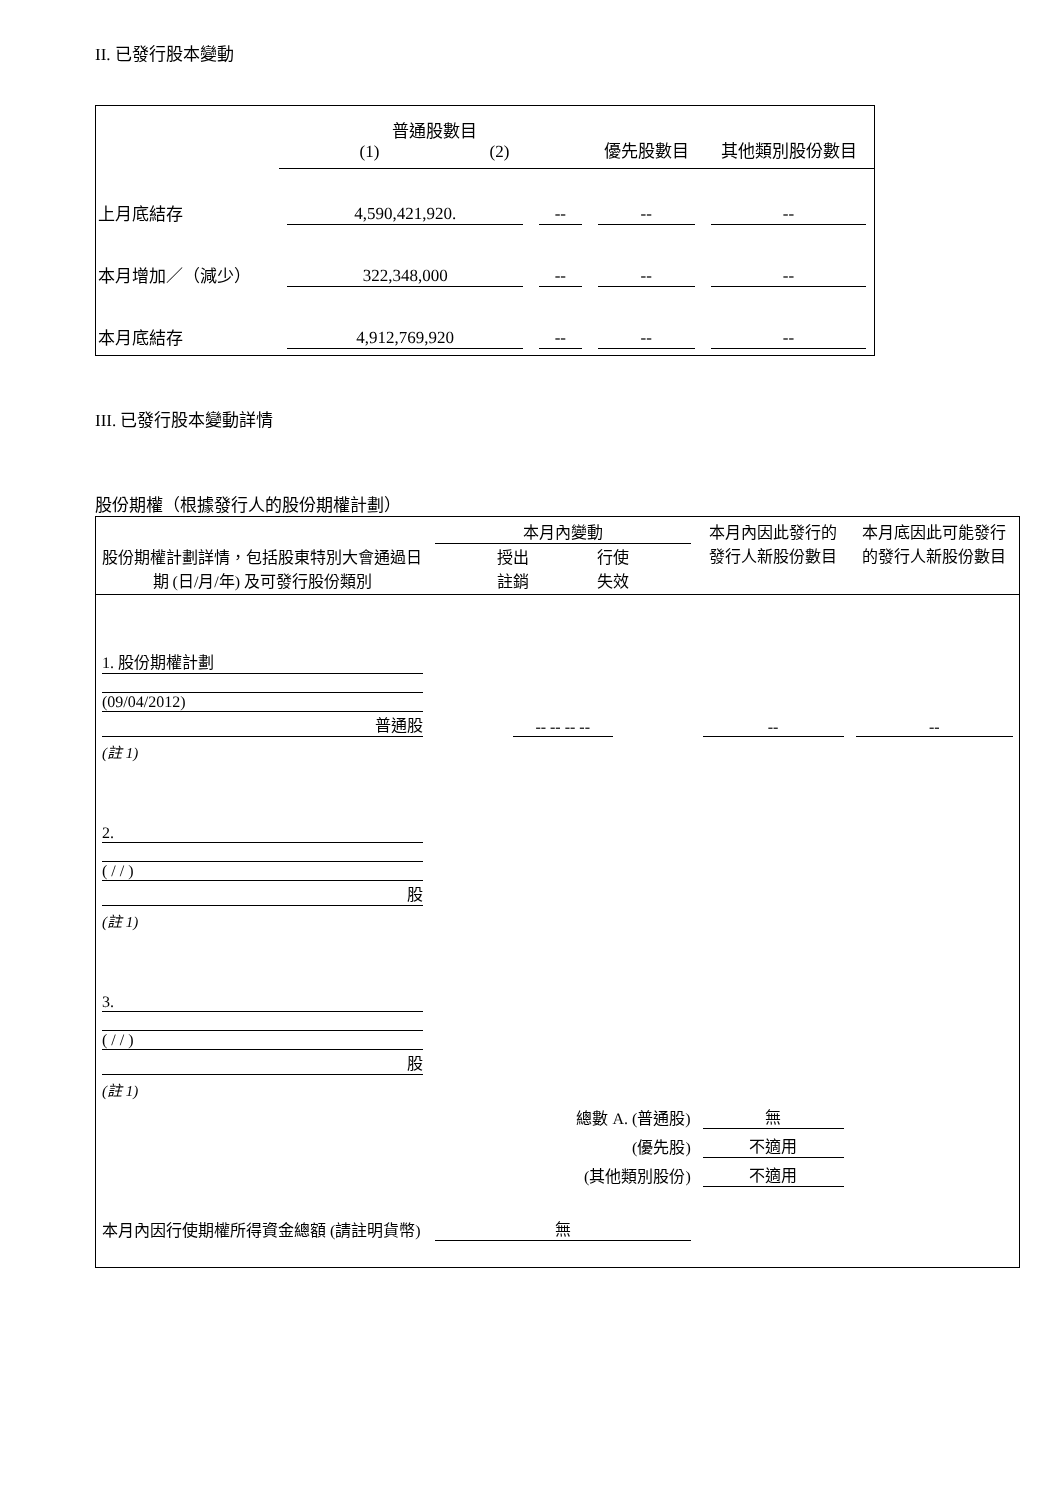II. 已發行股本變動
| | 普通股數目 (1) (2) | | 優先股數目 | 其他類別股份數目 |
| 上月底結存 | 4,590,421,920. | -- | -- | -- |
| 本月增加／（減少） | 322,348,000 | -- | -- | -- |
| 本月底結存 | 4,912,769,920 | -- | -- | -- |
III. 已發行股本變動詳情
股份期權（根據發行人的股份期權計劃）
| 股份期權計劃詳情，包括股東特別大會通過日期 (日/月/年) 及可發行股份類別 | 本月內變動 授出 行使 註銷 失效 | | 本月內因此發行的發行人新股份數目 | 本月底因此可能發行的發行人新股份數目 |
| 1. 股份期權計劃 (09/04/2012) 普通股 | -- -- -- -- | | -- | -- |
| (註 1) | | | | |
| 2. ( / / ) 股 | | | | |
| (註 1) | | | | |
| 3. ( / / ) 股 | | | | |
| (註 1) | | | | |
| 總數 A. (普通股) | | | 無 | |
| (優先股) | | | 不適用 | |
| (其他類別股份) | | | 不適用 | |
| 本月內因行使期權所得資金總額 (請註明貨幣) | | 無 | | |